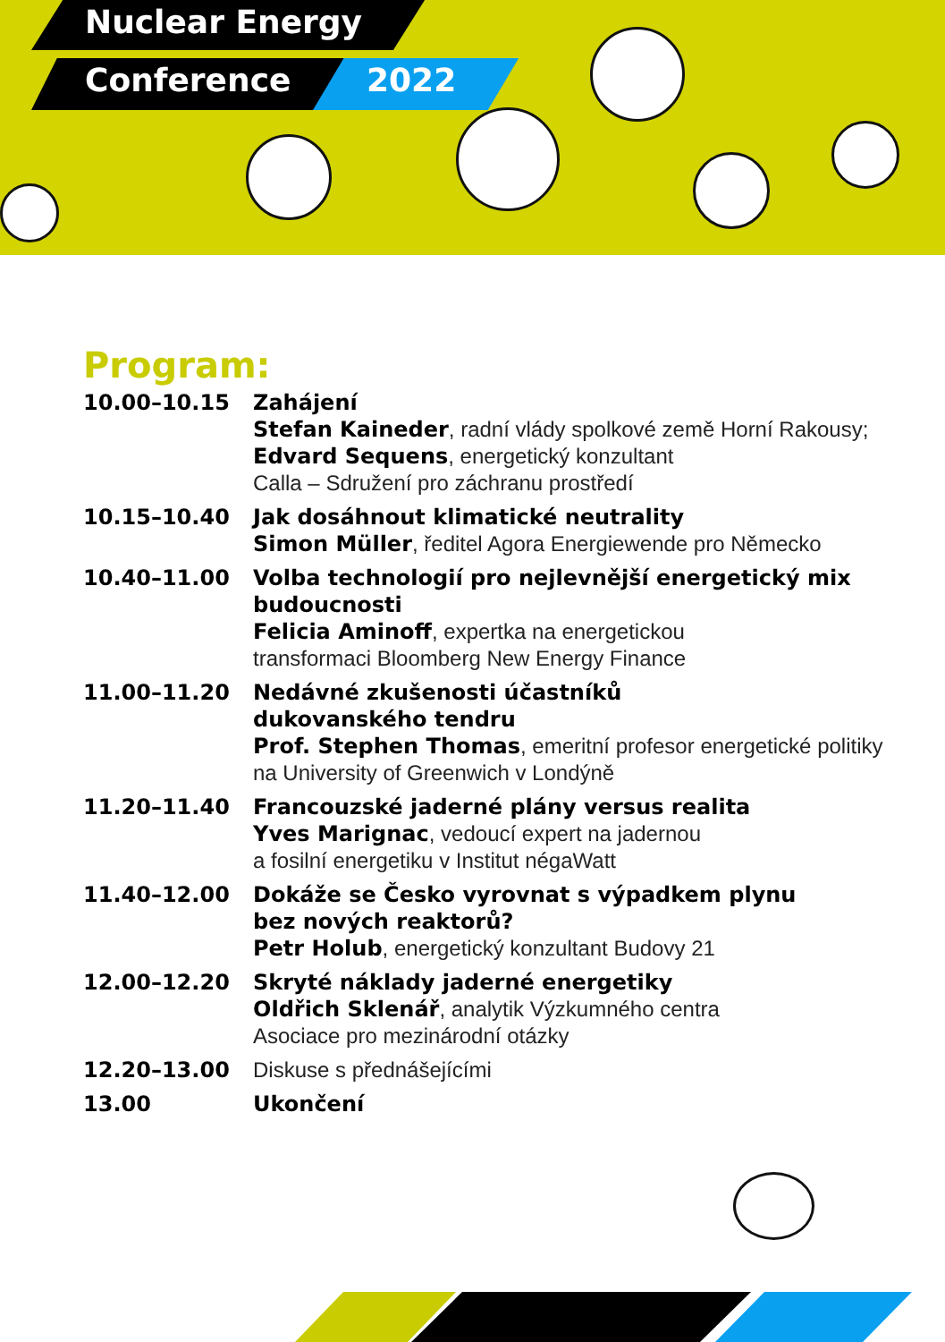Nuclear Energy
Conference 2022
Program:
| 10.00–10.15 | Zahájení Stefan Kaineder , radní vlády spolkové země Horní Rakousy; Edvard Sequens , energetický konzultant Calla – Sdružení pro záchranu prostředí |
| 10.15–10.40 | Jak dosáhnout klimatické neutrality Simon Müller , ředitel Agora Energiewende pro Německo |
| 10.40–11.00 | Volba technologií pro nejlevnější energetický mix budoucnosti Felicia Aminoff , expertka na energetickou transformaci Bloomberg New Energy Finance |
| 11.00–11.20 | Nedávné zkušenosti účastníků dukovanského tendru Prof. Stephen Thomas , emeritní profesor energetické politiky na University of Greenwich v Londýně |
| 11.20–11.40 | Francouzské jaderné plány versus realita Yves Marignac , vedoucí expert na jadernou a fosilní energetiku v Institut négaWatt |
| 11.40–12.00 | Dokáže se Česko vyrovnat s výpadkem plynu bez nových reaktorů? Petr Holub , energetický konzultant Budovy 21 |
| 12.00–12.20 | Skryté náklady jaderné energetiky Oldřich Sklenář , analytik Výzkumného centra Asociace pro mezinárodní otázky |
| 12.20–13.00 | Diskuse s přednášejícími |
| 13.00 | Ukončení |